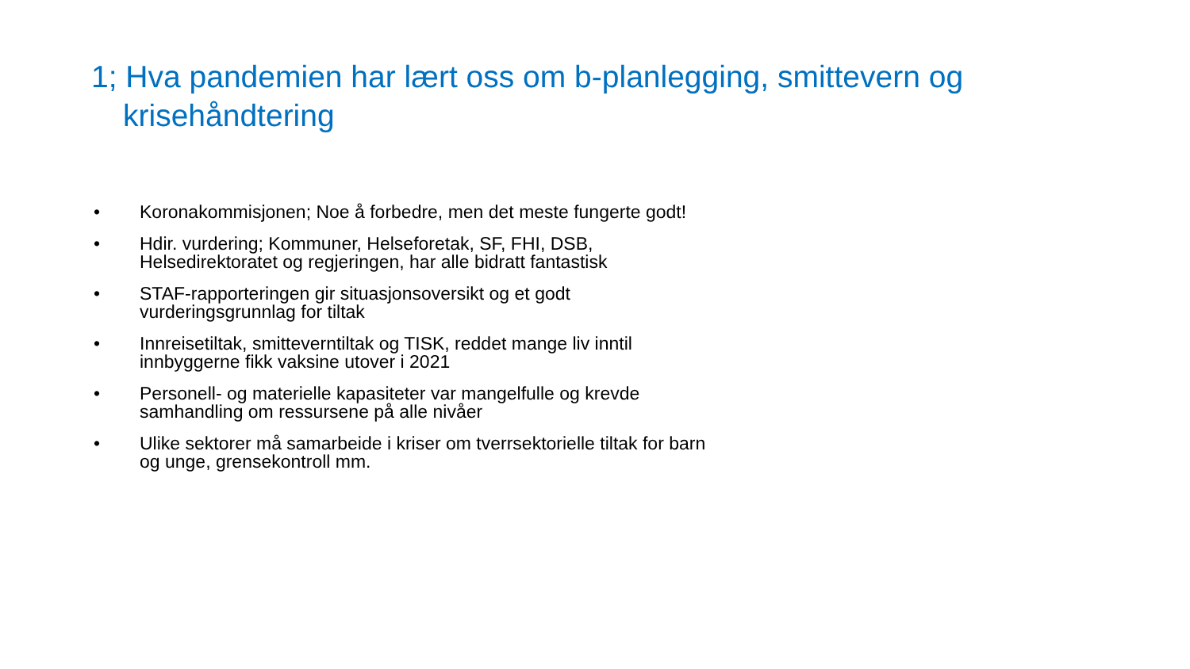1; Hva pandemien har lært oss om b-planlegging, smittevern og krisehåndtering
• Koronakommisjonen; Noe å forbedre, men det meste fungerte godt!
• Hdir. vurdering; Kommuner, Helseforetak, SF, FHI, DSB, Helsedirektoratet og regjeringen, har alle bidratt fantastisk
• STAF-rapporteringen gir situasjonsoversikt og et godt vurderingsgrunnlag for tiltak
• Innreisetiltak, smitteverntiltak og TISK, reddet mange liv inntil innbyggerne fikk vaksine utover i 2021
• Personell- og materielle kapasiteter var mangelfulle og krevde samhandling om ressursene på alle nivåer
• Ulike sektorer må samarbeide i kriser om tverrsektorielle tiltak for barn og unge, grensekontroll mm.